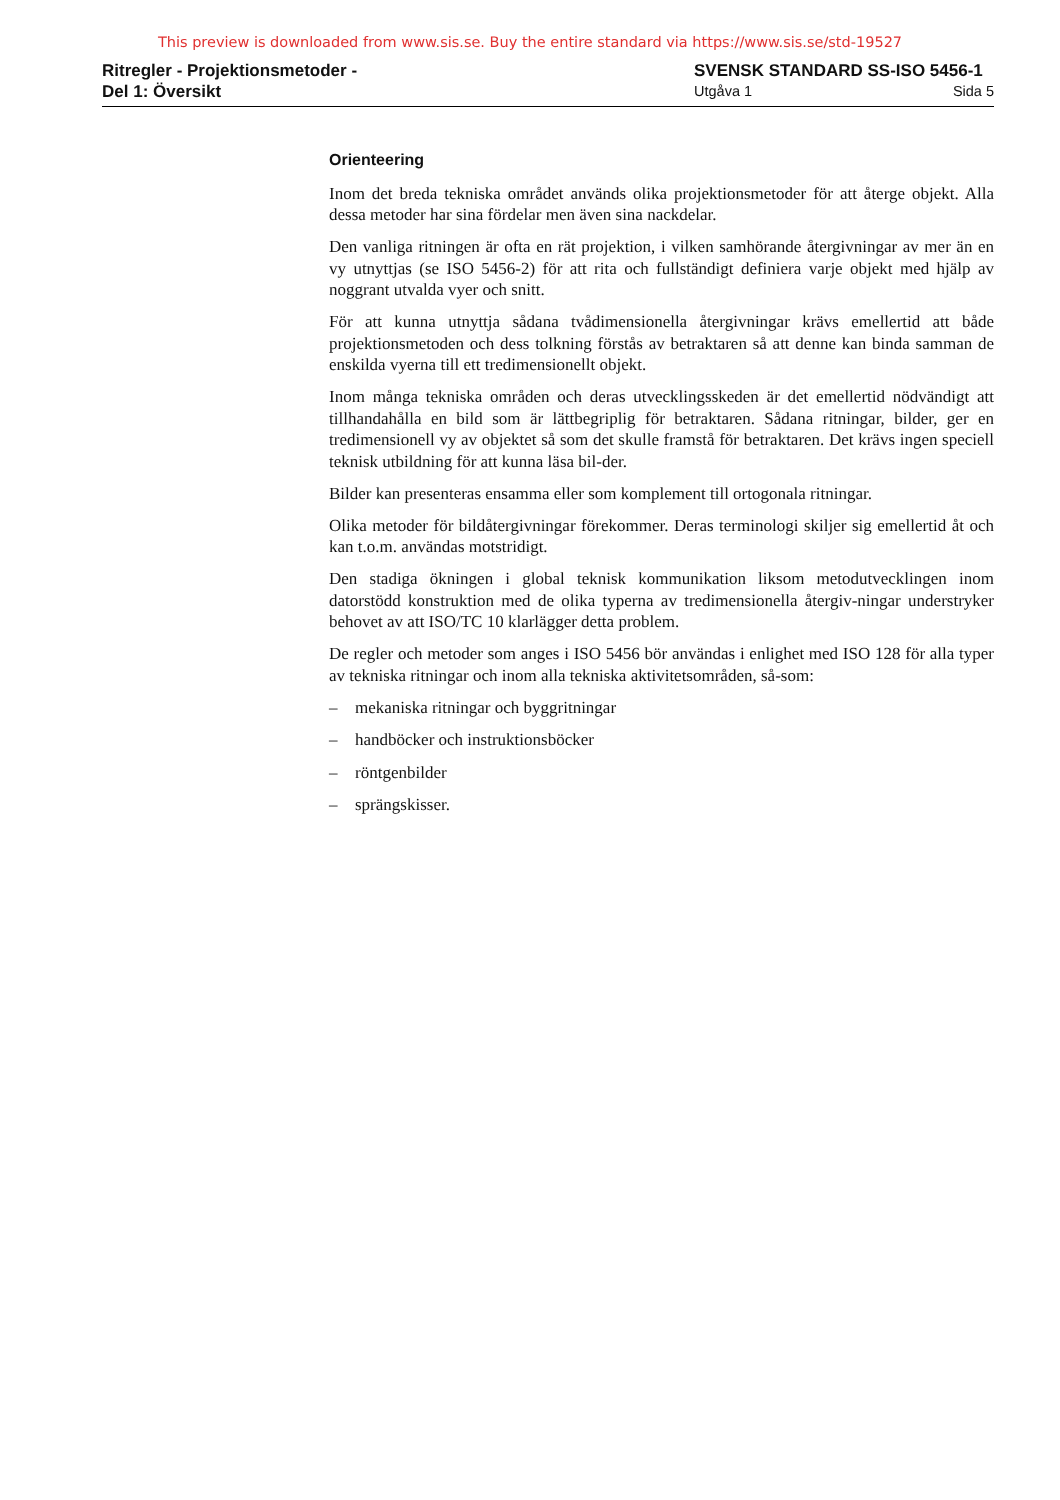This preview is downloaded from www.sis.se. Buy the entire standard via https://www.sis.se/std-19527
Ritregler - Projektionsmetoder -
Del 1: Översikt
SVENSK STANDARD SS-ISO 5456-1
Utgåva 1 Sida 5
Orienteering
Inom det breda tekniska området används olika projektionsmetoder för att återge objekt. Alla dessa metoder har sina fördelar men även sina nackdelar.
Den vanliga ritningen är ofta en rät projektion, i vilken samhörande återgivningar av mer än en vy utnyttjas (se ISO 5456-2) för att rita och fullständigt definiera varje objekt med hjälp av noggrant utvalda vyer och snitt.
För att kunna utnyttja sådana tvådimensionella återgivningar krävs emellertid att både projektionsmetoden och dess tolkning förstås av betraktaren så att denne kan binda samman de enskilda vyerna till ett tredimensionellt objekt.
Inom många tekniska områden och deras utvecklingsskeden är det emellertid nödvändigt att tillhandahålla en bild som är lättbegriplig för betraktaren. Sådana ritningar, bilder, ger en tredimensionell vy av objektet så som det skulle framstå för betraktaren. Det krävs ingen speciell teknisk utbildning för att kunna läsa bil-der.
Bilder kan presenteras ensamma eller som komplement till ortogonala ritningar.
Olika metoder för bildåtergivningar förekommer. Deras terminologi skiljer sig emellertid åt och kan t.o.m. användas motstridigt.
Den stadiga ökningen i global teknisk kommunikation liksom metodutvecklingen inom datorstödd konstruktion med de olika typerna av tredimensionella återgiv-ningar understryker behovet av att ISO/TC 10 klarlägger detta problem.
De regler och metoder som anges i ISO 5456 bör användas i enlighet med ISO 128 för alla typer av tekniska ritningar och inom alla tekniska aktivitetsområden, så-som:
– mekaniska ritningar och byggritningar
– handböcker och instruktionsböcker
– röntgenbilder
– sprängskisser.